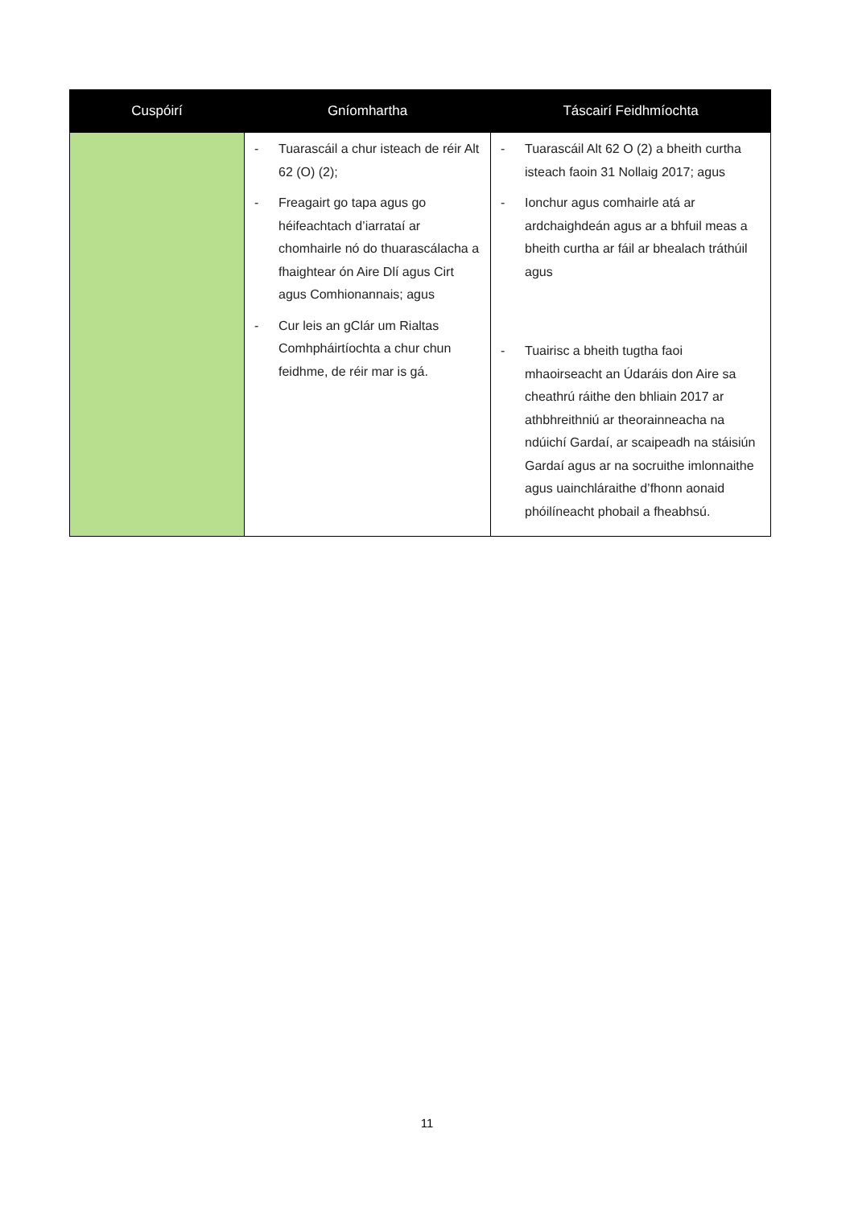| Cuspóirí | Gníomhartha | Táscairí Feidhmíochta |
| --- | --- | --- |
| | - Tuarascáil a chur isteach de réir Alt 62 (O) (2); - Freagairt go tapa agus go héifeachtach d’iarrataí ar chomhairle nó do thuarascálacha a fhaightear ón Aire Dlí agus Cirt agus Comhionannais; agus - Cur leis an gClár um Rialtas Comhpháirtíochta a chur chun feidhme, de réir mar is gá. | - Tuarascáil Alt 62 O (2) a bheith curtha isteach faoin 31 Nollaig 2017; agus - Ionchur agus comhairle atá ar ardchaighdeán agus ar a bhfuil meas a bheith curtha ar fáil ar bhealach tráthúil agus - Tuairisc a bheith tugtha faoi mhaoirseacht an Údaráis don Aire sa cheathrú ráithe den bhliain 2017 ar athbhreithniú ar theorainneacha na ndúichí Gardaí, ar scaipeadh na stáisiún Gardaí agus ar na socruithe imlonnaithe agus uainchláraithe d’fhonn aonaid phóilíneacht phobail a fheabhsú. |
11